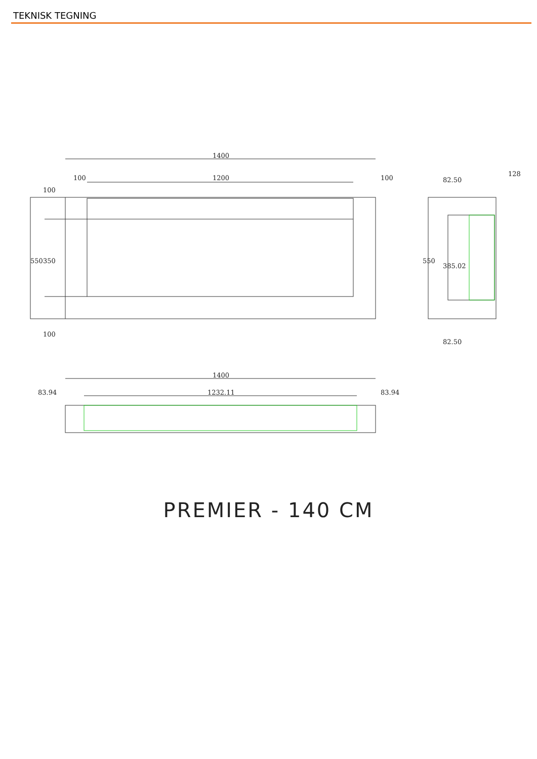TEKNISK TEGNING
1400
100
1200
100
550
350
100
100
128
82.50
550
385.02
82.50
1400
83.94
1232.11
83.94
PREMIER - 140 CM